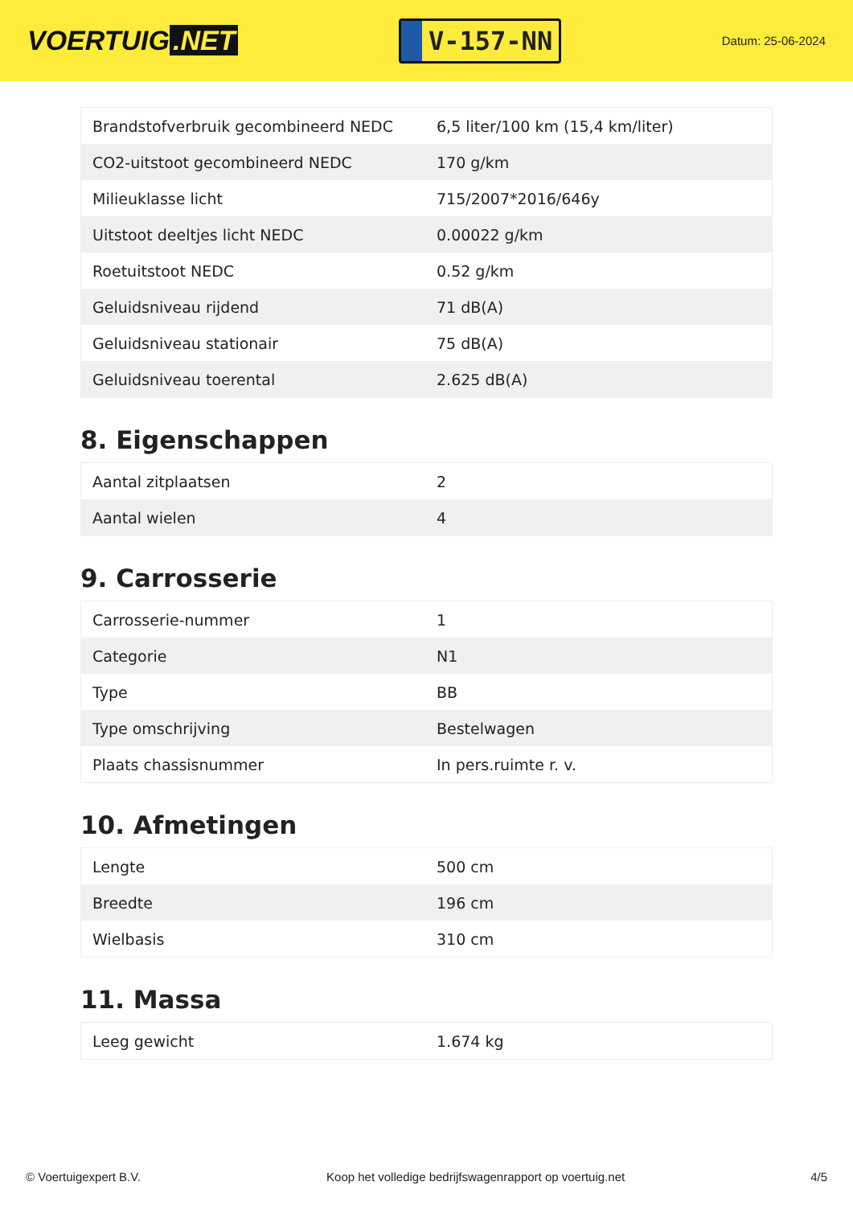VOERTUIG.NET
V-157-NN
Datum: 25-06-2024
| Brandstofverbruik gecombineerd NEDC | 6,5 liter/100 km (15,4 km/liter) |
| CO2-uitstoot gecombineerd NEDC | 170 g/km |
| Milieuklasse licht | 715/2007*2016/646y |
| Uitstoot deeltjes licht NEDC | 0.00022 g/km |
| Roetuitstoot NEDC | 0.52 g/km |
| Geluidsniveau rijdend | 71 dB(A) |
| Geluidsniveau stationair | 75 dB(A) |
| Geluidsniveau toerental | 2.625 dB(A) |
8. Eigenschappen
| Aantal zitplaatsen | 2 |
| Aantal wielen | 4 |
9. Carrosserie
| Carrosserie-nummer | 1 |
| Categorie | N1 |
| Type | BB |
| Type omschrijving | Bestelwagen |
| Plaats chassisnummer | In pers.ruimte r. v. |
10. Afmetingen
| Lengte | 500 cm |
| Breedte | 196 cm |
| Wielbasis | 310 cm |
11. Massa
| Leeg gewicht | 1.674 kg |
© Voertuigexpert B.V. Koop het volledige bedrijfswagenrapport op voertuig.net 4/5